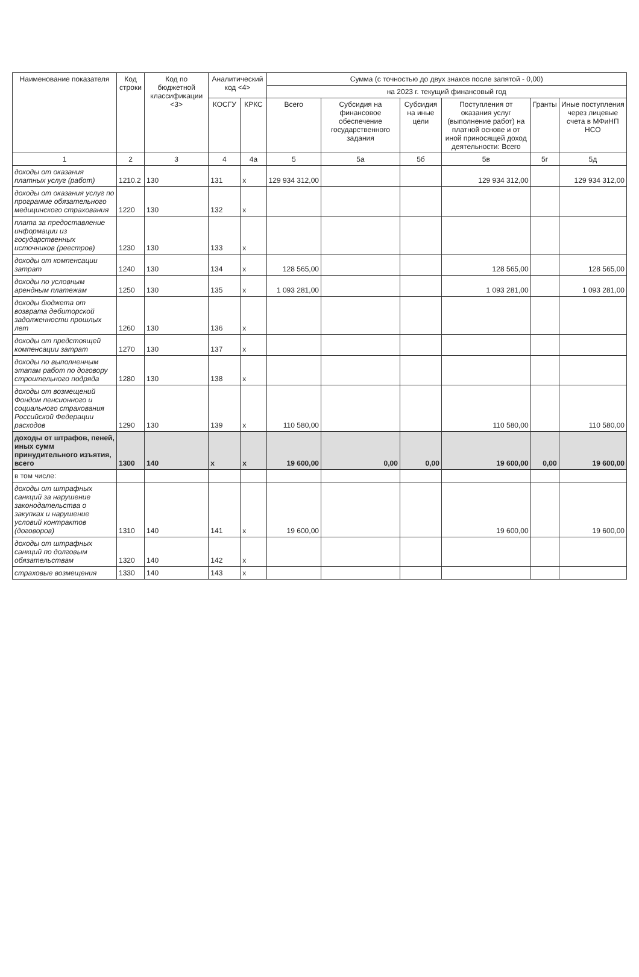| Наименование показателя | Код строки | Код по бюджетной классификации <3> | Аналитический код <4> | | Сумма (с точностью до двух знаков после запятой - 0,00) | | | | | |
| --- | --- | --- | --- | --- | --- | --- | --- | --- | --- | --- |
| | | | | | на 2023 г. текущий финансовый год | | | | | |
| | | | КОСГУ | КРКС | Всего | Субсидия на финансовое обеспечение государственного задания | Субсидия на иные цели | Поступления от оказания услуг (выполнение работ) на платной основе и от иной приносящей доход деятельности: Всего | Гранты | Иные поступления через лицевые счета в МФиНП НСО |
| 1 | 2 | 3 | 4 | 4а | 5 | 5а | 5б | 5в | 5г | 5д |
| доходы от оказания платных услуг (работ) | 1210.2 | 130 | 131 | x | 129 934 312,00 | | | 129 934 312,00 | | 129 934 312,00 |
| доходы от оказания услуг по программе обязательного медицинского страхования | 1220 | 130 | 132 | x | | | | | | |
| плата за предоставление информации из государственных источников (реестров) | 1230 | 130 | 133 | x | | | | | | |
| доходы от компенсации затрат | 1240 | 130 | 134 | x | 128 565,00 | | | 128 565,00 | | 128 565,00 |
| доходы по условным арендным платежам | 1250 | 130 | 135 | x | 1 093 281,00 | | | 1 093 281,00 | | 1 093 281,00 |
| доходы бюджета от возврата дебиторской задолженности прошлых лет | 1260 | 130 | 136 | x | | | | | | |
| доходы от предстоящей компенсации затрат | 1270 | 130 | 137 | x | | | | | | |
| доходы по выполненным этапам работ по договору строительного подряда | 1280 | 130 | 138 | x | | | | | | |
| доходы от возмещений Фондом пенсионного и социального страхования Российской Федерации расходов | 1290 | 130 | 139 | x | 110 580,00 | | | 110 580,00 | | 110 580,00 |
| доходы от штрафов, пеней, иных сумм принудительного изъятия, всего | 1300 | 140 | x | x | 19 600,00 | 0,00 | 0,00 | 19 600,00 | 0,00 | 19 600,00 |
| в том числе: | | | | | | | | | | |
| доходы от штрафных санкций за нарушение законодательства о закупках и нарушение условий контрактов (договоров) | 1310 | 140 | 141 | x | 19 600,00 | | | 19 600,00 | | 19 600,00 |
| доходы от штрафных санкций по долговым обязательствам | 1320 | 140 | 142 | x | | | | | | |
| страховые возмещения | 1330 | 140 | 143 | x | | | | | | |